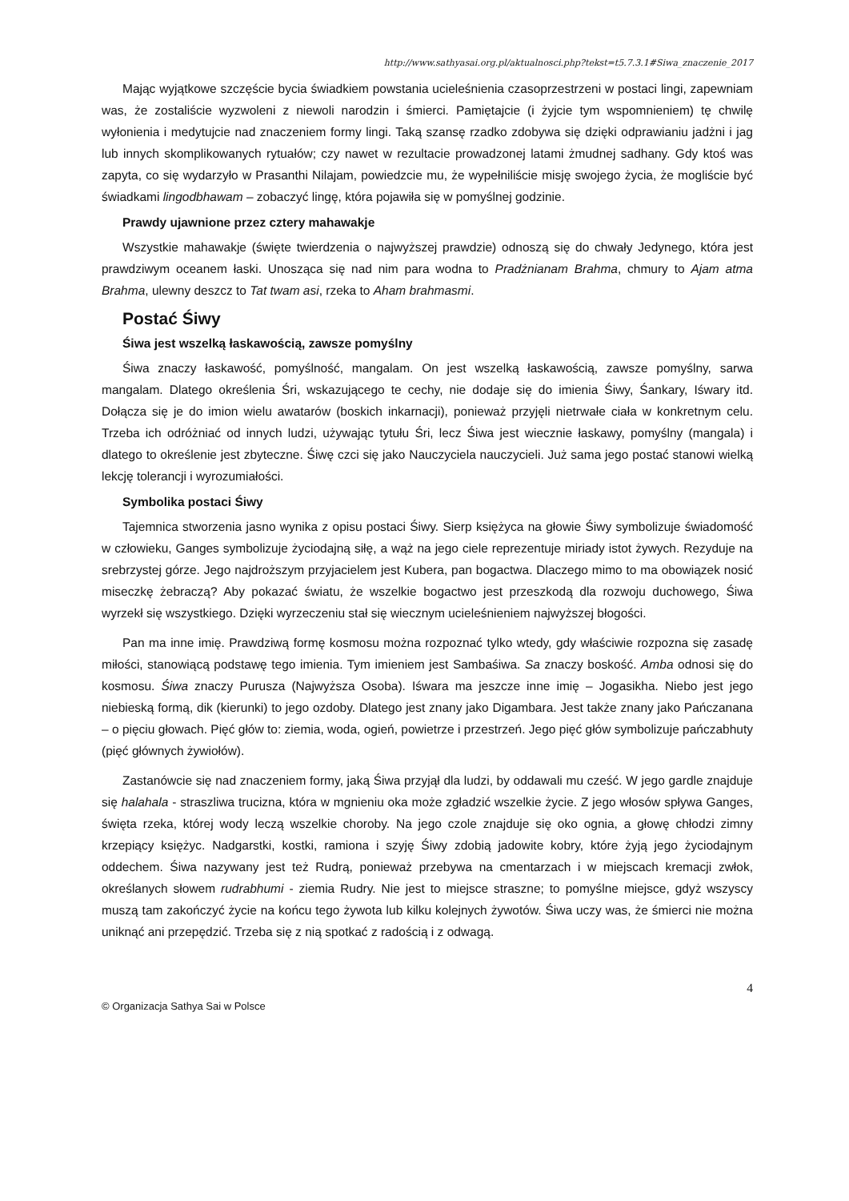http://www.sathyasai.org.pl/aktualnosci.php?tekst=t5.7.3.1#Siwa_znaczenie_2017
Mając wyjątkowe szczęście bycia świadkiem powstania ucieleśnienia czasoprzestrzeni w postaci lingi, zapewniam was, że zostaliście wyzwoleni z niewoli narodzin i śmierci. Pamiętajcie (i żyjcie tym wspomnieniem) tę chwilę wyłonienia i medytujcie nad znaczeniem formy lingi. Taką szansę rzadko zdobywa się dzięki odprawianiu jadżni i jag lub innych skomplikowanych rytuałów; czy nawet w rezultacie prowadzonej latami żmudnej sadhany. Gdy ktoś was zapyta, co się wydarzyło w Prasanthi Nilajam, powiedzcie mu, że wypełniliście misję swojego życia, że mogliście być świadkami lingodbhawam – zobaczyć lingę, która pojawiła się w pomyślnej godzinie.
Prawdy ujawnione przez cztery mahawakje
Wszystkie mahawakje (święte twierdzenia o najwyższej prawdzie) odnoszą się do chwały Jedynego, która jest prawdziwym oceanem łaski. Unosząca się nad nim para wodna to Pradżnianam Brahma, chmury to Ajam atma Brahma, ulewny deszcz to Tat twam asi, rzeka to Aham brahmasmi.
Postać Śiwy
Śiwa jest wszelką łaskawością, zawsze pomyślny
Śiwa znaczy łaskawość, pomyślność, mangalam. On jest wszelką łaskawością, zawsze pomyślny, sarwa mangalam. Dlatego określenia Śri, wskazującego te cechy, nie dodaje się do imienia Śiwy, Śankary, Iśwary itd. Dołącza się je do imion wielu awatarów (boskich inkarnacji), ponieważ przyjęli nietrwałe ciała w konkretnym celu. Trzeba ich odróżniać od innych ludzi, używając tytułu Śri, lecz Śiwa jest wiecznie łaskawy, pomyślny (mangala) i dlatego to określenie jest zbyteczne. Śiwę czci się jako Nauczyciela nauczycieli. Już sama jego postać stanowi wielką lekcję tolerancji i wyrozumiałości.
Symbolika postaci Śiwy
Tajemnica stworzenia jasno wynika z opisu postaci Śiwy. Sierp księżyca na głowie Śiwy symbolizuje świadomość w człowieku, Ganges symbolizuje życiodajną siłę, a wąż na jego ciele reprezentuje miriady istot żywych. Rezyduje na srebrzystej górze. Jego najdroższym przyjacielem jest Kubera, pan bogactwa. Dlaczego mimo to ma obowiązek nosić miseczkę żebraczą? Aby pokazać światu, że wszelkie bogactwo jest przeszkodą dla rozwoju duchowego, Śiwa wyrzekł się wszystkiego. Dzięki wyrzeczeniu stał się wiecznym ucieleśnieniem najwyższej błogości.
Pan ma inne imię. Prawdziwą formę kosmosu można rozpoznać tylko wtedy, gdy właściwie rozpozna się zasadę miłości, stanowiącą podstawę tego imienia. Tym imieniem jest Sambaśiwa. Sa znaczy boskość. Amba odnosi się do kosmosu. Śiwa znaczy Purusza (Najwyższa Osoba). Iśwara ma jeszcze inne imię – Jogasikha. Niebo jest jego niebieską formą, dik (kierunki) to jego ozdoby. Dlatego jest znany jako Digambara. Jest także znany jako Pańczanana – o pięciu głowach. Pięć głów to: ziemia, woda, ogień, powietrze i przestrzeń. Jego pięć głów symbolizuje pańczabhuty (pięć głównych żywiołów).
Zastanówcie się nad znaczeniem formy, jaką Śiwa przyjął dla ludzi, by oddawali mu cześć. W jego gardle znajduje się halahala - straszliwa trucizna, która w mgnieniu oka może zgładzić wszelkie życie. Z jego włosów spływa Ganges, święta rzeka, której wody leczą wszelkie choroby. Na jego czole znajduje się oko ognia, a głowę chłodzi zimny krzepiący księżyc. Nadgarstki, kostki, ramiona i szyję Śiwy zdobią jadowite kobry, które żyją jego życiodajnym oddechem. Śiwa nazywany jest też Rudrą, ponieważ przebywa na cmentarzach i w miejscach kremacji zwłok, określanych słowem rudrabhumi - ziemia Rudry. Nie jest to miejsce straszne; to pomyślne miejsce, gdyż wszyscy muszą tam zakończyć życie na końcu tego żywota lub kilku kolejnych żywotów. Śiwa uczy was, że śmierci nie można uniknąć ani przepędzić. Trzeba się z nią spotkać z radością i z odwagą.
4
© Organizacja Sathya Sai w Polsce